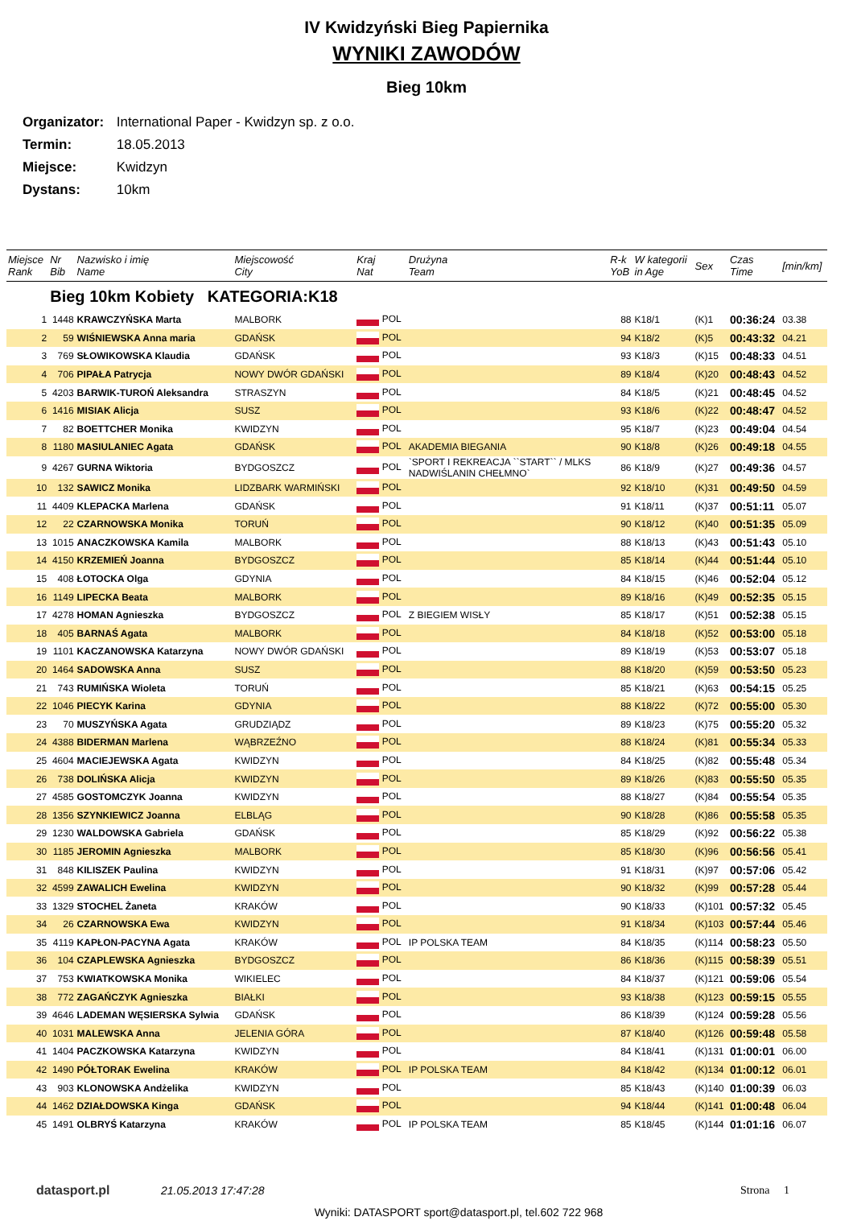IV Kwidzyński Bieg Papiernika
WYNIKI ZAWODÓW
Bieg 10km
Organizator: International Paper - Kwidzyn sp. z o.o.
Termin: 18.05.2013
Miejsce: Kwidzyn
Dystans: 10km
| Miejsce Rank | Nr Bib | Nazwisko i imię Name | Miejscowość City | Kraj Nat | Drużyna Team | R-k YoB | W kategorii in Age | Sex | Czas Time | [min/km] |
| --- | --- | --- | --- | --- | --- | --- | --- | --- | --- | --- |
| | Bieg 10km Kobiety KATEGORIA:K18 | | | | | | | | | |
| 1 | 1448 | KRAWCZYŃSKA Marta | MALBORK | POL | | 88 | K18/1 | (K)1 | 00:36:24 | 03.38 |
| 2 | 59 | WIŚNIEWSKA Anna maria | GDAŃSK | POL | | 94 | K18/2 | (K)5 | 00:43:32 | 04.21 |
| 3 | 769 | SŁOWIKOWSKA Klaudia | GDAŃSK | POL | | 93 | K18/3 | (K)15 | 00:48:33 | 04.51 |
| 4 | 706 | PIPAŁA Patrycja | NOWY DWÓR GDAŃSKI | POL | | 89 | K18/4 | (K)20 | 00:48:43 | 04.52 |
| 5 | 4203 | BARWIK-TUROŃ Aleksandra | STRASZYN | POL | | 84 | K18/5 | (K)21 | 00:48:45 | 04.52 |
| 6 | 1416 | MISIAK Alicja | SUSZ | POL | | 93 | K18/6 | (K)22 | 00:48:47 | 04.52 |
| 7 | 82 | BOETTCHER Monika | KWIDZYN | POL | | 95 | K18/7 | (K)23 | 00:49:04 | 04.54 |
| 8 | 1180 | MASIULANIEC Agata | GDAŃSK | POL | AKADEMIA BIEGANIA | 90 | K18/8 | (K)26 | 00:49:18 | 04.55 |
| 9 | 4267 | GURNA Wiktoria | BYDGOSZCZ | POL | `SPORT I REKREACJA ``START`` / MLKS NADWIŚLANIN CHEŁMNO` | 86 | K18/9 | (K)27 | 00:49:36 | 04.57 |
| 10 | 132 | SAWICZ Monika | LIDZBARK WARMIŃSKI | POL | | 92 | K18/10 | (K)31 | 00:49:50 | 04.59 |
| 11 | 4409 | KLEPACKA Marlena | GDAŃSK | POL | | 91 | K18/11 | (K)37 | 00:51:11 | 05.07 |
| 12 | 22 | CZARNOWSKA Monika | TORUŃ | POL | | 90 | K18/12 | (K)40 | 00:51:35 | 05.09 |
| 13 | 1015 | ANACZKOWSKA Kamila | MALBORK | POL | | 88 | K18/13 | (K)43 | 00:51:43 | 05.10 |
| 14 | 4150 | KRZEMIEŃ Joanna | BYDGOSZCZ | POL | | 85 | K18/14 | (K)44 | 00:51:44 | 05.10 |
| 15 | 408 | ŁOTOCKA Olga | GDYNIA | POL | | 84 | K18/15 | (K)46 | 00:52:04 | 05.12 |
| 16 | 1149 | LIPECKA Beata | MALBORK | POL | | 89 | K18/16 | (K)49 | 00:52:35 | 05.15 |
| 17 | 4278 | HOMAN Agnieszka | BYDGOSZCZ | POL | Z BIEGIEM WISŁY | 85 | K18/17 | (K)51 | 00:52:38 | 05.15 |
| 18 | 405 | BARNAŚ Agata | MALBORK | POL | | 84 | K18/18 | (K)52 | 00:53:00 | 05.18 |
| 19 | 1101 | KACZANOWSKA Katarzyna | NOWY DWÓR GDAŃSKI | POL | | 89 | K18/19 | (K)53 | 00:53:07 | 05.18 |
| 20 | 1464 | SADOWSKA Anna | SUSZ | POL | | 88 | K18/20 | (K)59 | 00:53:50 | 05.23 |
| 21 | 743 | RUMIŃSKA Wioleta | TORUŃ | POL | | 85 | K18/21 | (K)63 | 00:54:15 | 05.25 |
| 22 | 1046 | PIECYK Karina | GDYNIA | POL | | 88 | K18/22 | (K)72 | 00:55:00 | 05.30 |
| 23 | 70 | MUSZYŃSKA Agata | GRUDZIĄDZ | POL | | 89 | K18/23 | (K)75 | 00:55:20 | 05.32 |
| 24 | 4388 | BIDERMAN Marlena | WĄBRZEŹNO | POL | | 88 | K18/24 | (K)81 | 00:55:34 | 05.33 |
| 25 | 4604 | MACIEJEWSKA Agata | KWIDZYN | POL | | 84 | K18/25 | (K)82 | 00:55:48 | 05.34 |
| 26 | 738 | DOLIŃSKA Alicja | KWIDZYN | POL | | 89 | K18/26 | (K)83 | 00:55:50 | 05.35 |
| 27 | 4585 | GOSTOMCZYK Joanna | KWIDZYN | POL | | 88 | K18/27 | (K)84 | 00:55:54 | 05.35 |
| 28 | 1356 | SZYNKIEWICZ Joanna | ELBLĄG | POL | | 90 | K18/28 | (K)86 | 00:55:58 | 05.35 |
| 29 | 1230 | WALDOWSKA Gabriela | GDAŃSK | POL | | 85 | K18/29 | (K)92 | 00:56:22 | 05.38 |
| 30 | 1185 | JEROMIN Agnieszka | MALBORK | POL | | 85 | K18/30 | (K)96 | 00:56:56 | 05.41 |
| 31 | 848 | KILISZEK Paulina | KWIDZYN | POL | | 91 | K18/31 | (K)97 | 00:57:06 | 05.42 |
| 32 | 4599 | ZAWALICH Ewelina | KWIDZYN | POL | | 90 | K18/32 | (K)99 | 00:57:28 | 05.44 |
| 33 | 1329 | STOCHEL Żaneta | KRAKÓW | POL | | 90 | K18/33 | (K)101 | 00:57:32 | 05.45 |
| 34 | 26 | CZARNOWSKA Ewa | KWIDZYN | POL | | 91 | K18/34 | (K)103 | 00:57:44 | 05.46 |
| 35 | 4119 | KAPŁON-PACYNA Agata | KRAKÓW | POL | IP POLSKA TEAM | 84 | K18/35 | (K)114 | 00:58:23 | 05.50 |
| 36 | 104 | CZAPLEWSKA Agnieszka | BYDGOSZCZ | POL | | 86 | K18/36 | (K)115 | 00:58:39 | 05.51 |
| 37 | 753 | KWIATKOWSKA Monika | WIKIELEC | POL | | 84 | K18/37 | (K)121 | 00:59:06 | 05.54 |
| 38 | 772 | ZAGAŃCZYK Agnieszka | BIAŁKI | POL | | 93 | K18/38 | (K)123 | 00:59:15 | 05.55 |
| 39 | 4646 | LADEMAN WĘSIERSKA Sylwia | GDAŃSK | POL | | 86 | K18/39 | (K)124 | 00:59:28 | 05.56 |
| 40 | 1031 | MALEWSKA Anna | JELENIA GÓRA | POL | | 87 | K18/40 | (K)126 | 00:59:48 | 05.58 |
| 41 | 1404 | PACZKOWSKA Katarzyna | KWIDZYN | POL | | 84 | K18/41 | (K)131 | 01:00:01 | 06.00 |
| 42 | 1490 | PÓŁTORAK Ewelina | KRAKÓW | POL | IP POLSKA TEAM | 84 | K18/42 | (K)134 | 01:00:12 | 06.01 |
| 43 | 903 | KLONOWSKA Andżelika | KWIDZYN | POL | | 85 | K18/43 | (K)140 | 01:00:39 | 06.03 |
| 44 | 1462 | DZIAŁDOWSKA Kinga | GDAŃSK | POL | | 94 | K18/44 | (K)141 | 01:00:48 | 06.04 |
| 45 | 1491 | OLBRYŚ Katarzyna | KRAKÓW | POL | IP POLSKA TEAM | 85 | K18/45 | (K)144 | 01:01:16 | 06.07 |
datasport.pl 21.05.2013 17:47:28 Strona 1
Wyniki: DATASPORT sport@datasport.pl, tel.602 722 968